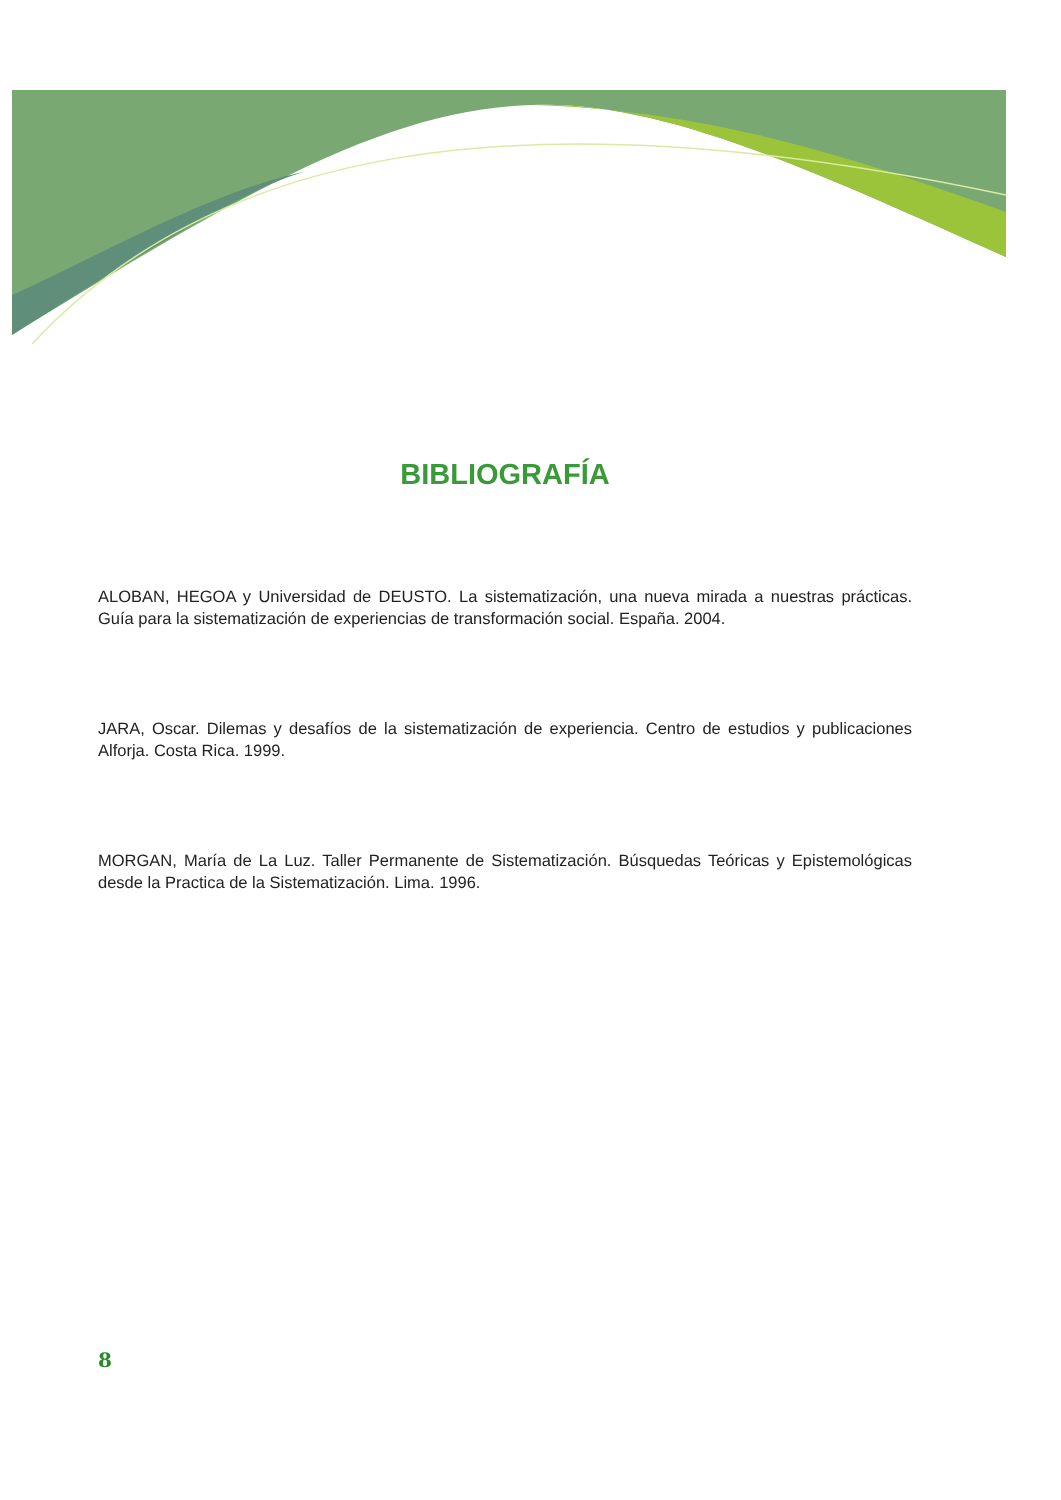BIBLIOGRAFÍA
ALOBAN, HEGOA y Universidad de DEUSTO. La sistematización, una nueva mirada a nuestras prácticas. Guía para la sistematización de experiencias de transformación social. España. 2004.
JARA, Oscar. Dilemas y desafíos de la sistematización de experiencia. Centro de estudios y publicaciones Alforja. Costa Rica. 1999.
MORGAN, María de La Luz. Taller Permanente de Sistematización. Búsquedas Teóricas y Epistemológicas desde la Practica de la Sistematización. Lima. 1996.
8